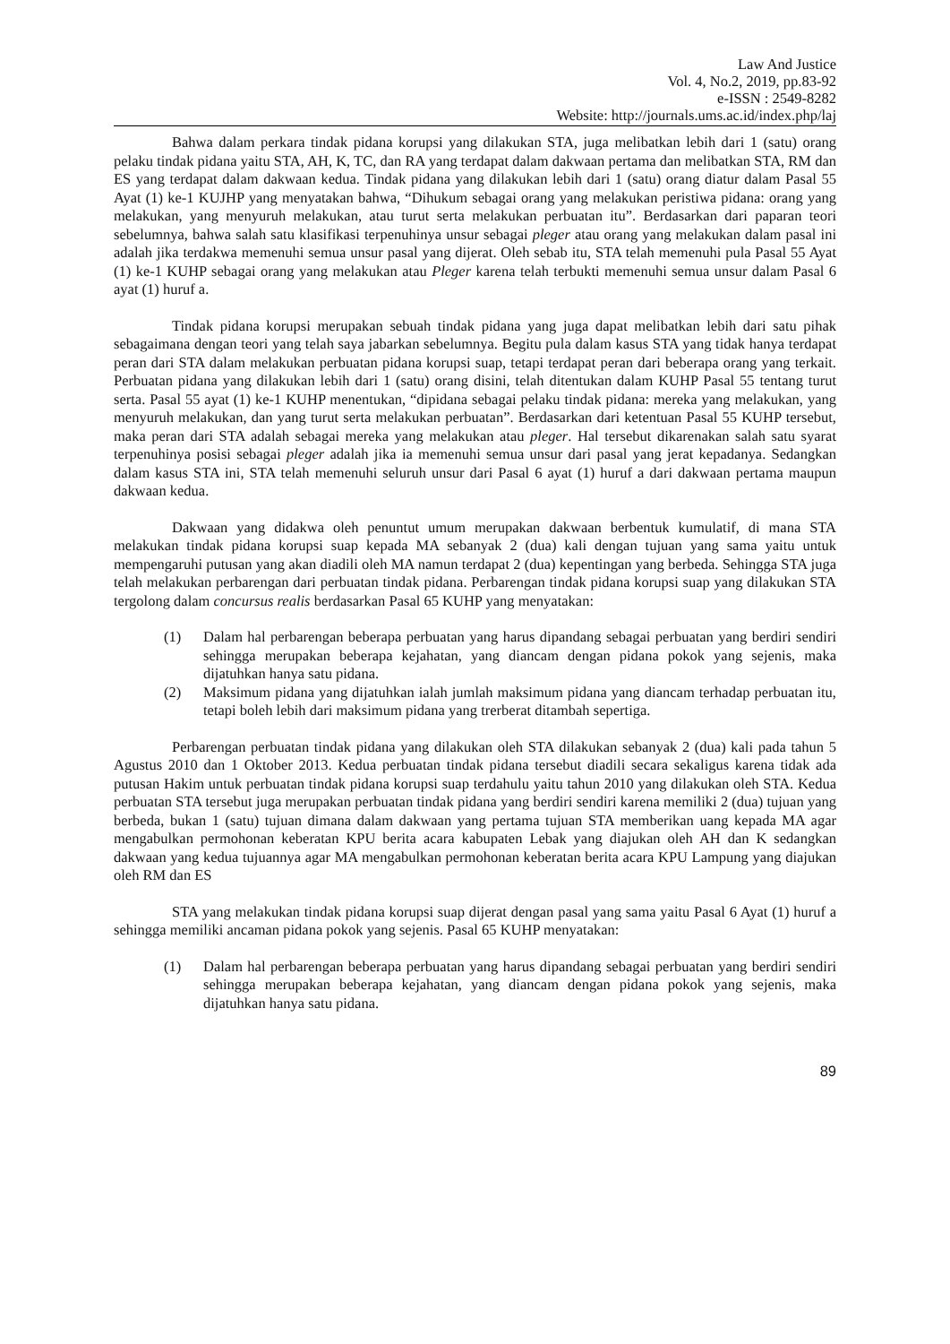Law And Justice
Vol. 4, No.2, 2019, pp.83-92
e-ISSN : 2549-8282
Website: http://journals.ums.ac.id/index.php/laj
Bahwa dalam perkara tindak pidana korupsi yang dilakukan STA, juga melibatkan lebih dari 1 (satu) orang pelaku tindak pidana yaitu STA, AH, K, TC, dan RA yang terdapat dalam dakwaan pertama dan melibatkan STA, RM dan ES yang terdapat dalam dakwaan kedua. Tindak pidana yang dilakukan lebih dari 1 (satu) orang diatur dalam Pasal 55 Ayat (1) ke-1 KUJHP yang menyatakan bahwa, “Dihukum sebagai orang yang melakukan peristiwa pidana: orang yang melakukan, yang menyuruh melakukan, atau turut serta melakukan perbuatan itu”. Berdasarkan dari paparan teori sebelumnya, bahwa salah satu klasifikasi terpenuhinya unsur sebagai pleger atau orang yang melakukan dalam pasal ini adalah jika terdakwa memenuhi semua unsur pasal yang dijerat. Oleh sebab itu, STA telah memenuhi pula Pasal 55 Ayat (1) ke-1 KUHP sebagai orang yang melakukan atau Pleger karena telah terbukti memenuhi semua unsur dalam Pasal 6 ayat (1) huruf a.
Tindak pidana korupsi merupakan sebuah tindak pidana yang juga dapat melibatkan lebih dari satu pihak sebagaimana dengan teori yang telah saya jabarkan sebelumnya. Begitu pula dalam kasus STA yang tidak hanya terdapat peran dari STA dalam melakukan perbuatan pidana korupsi suap, tetapi terdapat peran dari beberapa orang yang terkait. Perbuatan pidana yang dilakukan lebih dari 1 (satu) orang disini, telah ditentukan dalam KUHP Pasal 55 tentang turut serta. Pasal 55 ayat (1) ke-1 KUHP menentukan, “dipidana sebagai pelaku tindak pidana: mereka yang melakukan, yang menyuruh melakukan, dan yang turut serta melakukan perbuatan”. Berdasarkan dari ketentuan Pasal 55 KUHP tersebut, maka peran dari STA adalah sebagai mereka yang melakukan atau pleger. Hal tersebut dikarenakan salah satu syarat terpenuhinya posisi sebagai pleger adalah jika ia memenuhi semua unsur dari pasal yang jerat kepadanya. Sedangkan dalam kasus STA ini, STA telah memenuhi seluruh unsur dari Pasal 6 ayat (1) huruf a dari dakwaan pertama maupun dakwaan kedua.
Dakwaan yang didakwa oleh penuntut umum merupakan dakwaan berbentuk kumulatif, di mana STA melakukan tindak pidana korupsi suap kepada MA sebanyak 2 (dua) kali dengan tujuan yang sama yaitu untuk mempengaruhi putusan yang akan diadili oleh MA namun terdapat 2 (dua) kepentingan yang berbeda. Sehingga STA juga telah melakukan perbarengan dari perbuatan tindak pidana. Perbarengan tindak pidana korupsi suap yang dilakukan STA tergolong dalam concursus realis berdasarkan Pasal 65 KUHP yang menyatakan:
(1) Dalam hal perbarengan beberapa perbuatan yang harus dipandang sebagai perbuatan yang berdiri sendiri sehingga merupakan beberapa kejahatan, yang diancam dengan pidana pokok yang sejenis, maka dijatuhkan hanya satu pidana.
(2) Maksimum pidana yang dijatuhkan ialah jumlah maksimum pidana yang diancam terhadap perbuatan itu, tetapi boleh lebih dari maksimum pidana yang trerberat ditambah sepertiga.
Perbarengan perbuatan tindak pidana yang dilakukan oleh STA dilakukan sebanyak 2 (dua) kali pada tahun 5 Agustus 2010 dan 1 Oktober 2013. Kedua perbuatan tindak pidana tersebut diadili secara sekaligus karena tidak ada putusan Hakim untuk perbuatan tindak pidana korupsi suap terdahulu yaitu tahun 2010 yang dilakukan oleh STA. Kedua perbuatan STA tersebut juga merupakan perbuatan tindak pidana yang berdiri sendiri karena memiliki 2 (dua) tujuan yang berbeda, bukan 1 (satu) tujuan dimana dalam dakwaan yang pertama tujuan STA memberikan uang kepada MA agar mengabulkan permohonan keberatan KPU berita acara kabupaten Lebak yang diajukan oleh AH dan K sedangkan dakwaan yang kedua tujuannya agar MA mengabulkan permohonan keberatan berita acara KPU Lampung yang diajukan oleh RM dan ES
STA yang melakukan tindak pidana korupsi suap dijerat dengan pasal yang sama yaitu Pasal 6 Ayat (1) huruf a sehingga memiliki ancaman pidana pokok yang sejenis. Pasal 65 KUHP menyatakan:
(1) Dalam hal perbarengan beberapa perbuatan yang harus dipandang sebagai perbuatan yang berdiri sendiri sehingga merupakan beberapa kejahatan, yang diancam dengan pidana pokok yang sejenis, maka dijatuhkan hanya satu pidana.
89